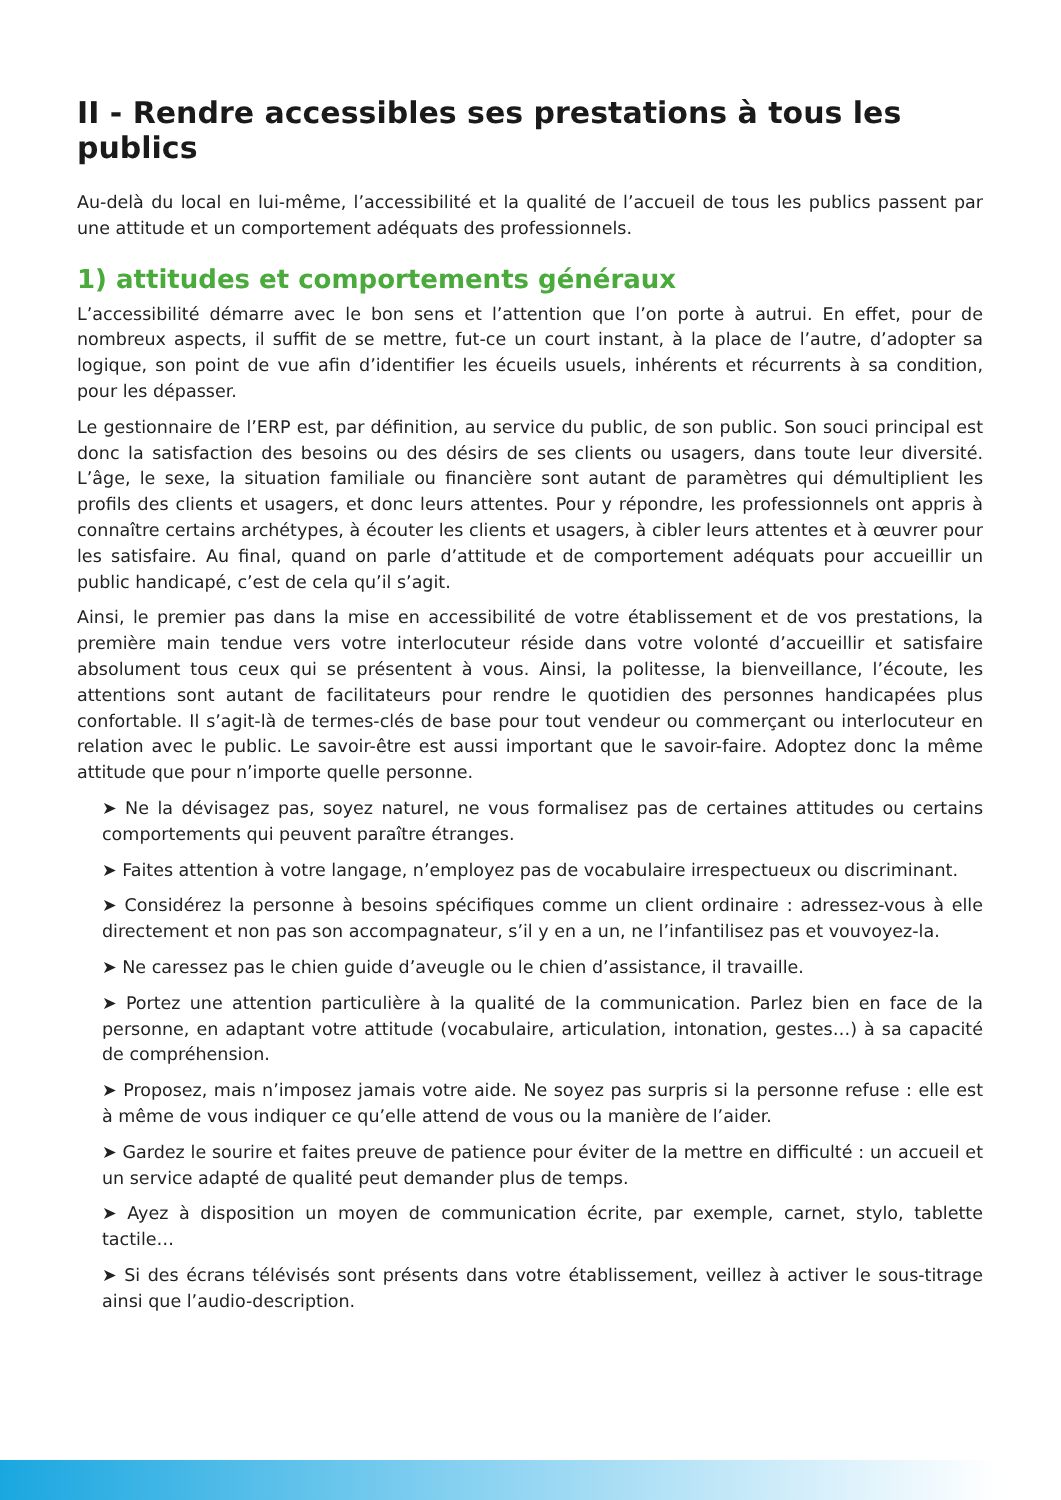II - Rendre accessibles ses prestations à tous les publics
Au-delà du local en lui-même, l’accessibilité et la qualité de l’accueil de tous les publics passent par une attitude et un comportement adéquats des professionnels.
1) attitudes et comportements généraux
L’accessibilité démarre avec le bon sens et l’attention que l’on porte à autrui. En effet, pour de nombreux aspects, il suffit de se mettre, fut-ce un court instant, à la place de l’autre, d’adopter sa logique, son point de vue afin d’identifier les écueils usuels, inhérents et récurrents à sa condition, pour les dépasser.
Le gestionnaire de l’ERP est, par définition, au service du public, de son public. Son souci principal est donc la satisfaction des besoins ou des désirs de ses clients ou usagers, dans toute leur diversité. L’âge, le sexe, la situation familiale ou financière sont autant de paramètres qui démultiplient les profils des clients et usagers, et donc leurs attentes. Pour y répondre, les professionnels ont appris à connaître certains archétypes, à écouter les clients et usagers, à cibler leurs attentes et à œuvrer pour les satisfaire. Au final, quand on parle d’attitude et de comportement adéquats pour accueillir un public handicapé, c’est de cela qu’il s’agit.
Ainsi, le premier pas dans la mise en accessibilité de votre établissement et de vos prestations, la première main tendue vers votre interlocuteur réside dans votre volonté d’accueillir et satisfaire absolument tous ceux qui se présentent à vous. Ainsi, la politesse, la bienveillance, l’écoute, les attentions sont autant de facilitateurs pour rendre le quotidien des personnes handicapées plus confortable. Il s’agit-là de termes-clés de base pour tout vendeur ou commerçant ou interlocuteur en relation avec le public. Le savoir-être est aussi important que le savoir-faire. Adoptez donc la même attitude que pour n’importe quelle personne.
➤ Ne la dévisagez pas, soyez naturel, ne vous formalisez pas de certaines attitudes ou certains comportements qui peuvent paraître étranges.
➤ Faites attention à votre langage, n’employez pas de vocabulaire irrespectueux ou discriminant.
➤ Considérez la personne à besoins spécifiques comme un client ordinaire : adressez-vous à elle directement et non pas son accompagnateur, s’il y en a un, ne l’infantilisez pas et vouvoyez-la.
➤ Ne caressez pas le chien guide d’aveugle ou le chien d’assistance, il travaille.
➤ Portez une attention particulière à la qualité de la communication. Parlez bien en face de la personne, en adaptant votre attitude (vocabulaire, articulation, intonation, gestes…) à sa capacité de compréhension.
➤ Proposez, mais n’imposez jamais votre aide. Ne soyez pas surpris si la personne refuse : elle est à même de vous indiquer ce qu’elle attend de vous ou la manière de l’aider.
➤ Gardez le sourire et faites preuve de patience pour éviter de la mettre en difficulté : un accueil et un service adapté de qualité peut demander plus de temps.
➤ Ayez à disposition un moyen de communication écrite, par exemple, carnet, stylo, tablette tactile…
➤ Si des écrans télévisés sont présents dans votre établissement, veillez à activer le sous-titrage ainsi que l’audio-description.